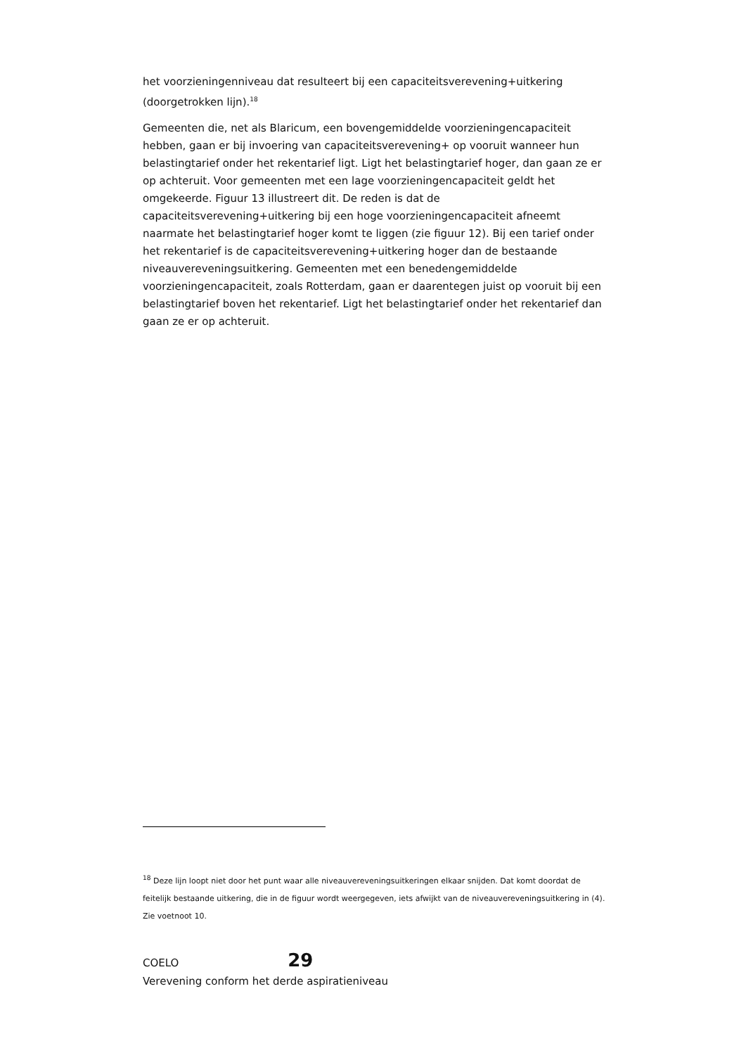het voorzieningenniveau dat resulteert bij een capaciteitsverevening+uitkering (doorgetrokken lijn).<sup>18</sup>
Gemeenten die, net als Blaricum, een bovengemiddelde voorzieningencapaciteit hebben, gaan er bij invoering van capaciteitsverevening+ op vooruit wanneer hun belastingtarief onder het rekentarief ligt. Ligt het belastingtarief hoger, dan gaan ze er op achteruit. Voor gemeenten met een lage voorzieningencapaciteit geldt het omgekeerde. Figuur 13 illustreert dit. De reden is dat de capaciteitsverevening+uitkering bij een hoge voorzieningencapaciteit afneemt naarmate het belastingtarief hoger komt te liggen (zie figuur 12). Bij een tarief onder het rekentarief is de capaciteitsverevening+uitkering hoger dan de bestaande niveauvereveningsuitkering. Gemeenten met een benedengemiddelde voorzieningencapaciteit, zoals Rotterdam, gaan er daarentegen juist op vooruit bij een belastingtarief boven het rekentarief. Ligt het belastingtarief onder het rekentarief dan gaan ze er op achteruit.
<sup>18</sup> Deze lijn loopt niet door het punt waar alle niveauvereveningsuitkeringen elkaar snijden. Dat komt doordat de feitelijk bestaande uitkering, die in de figuur wordt weergegeven, iets afwijkt van de niveauvereveningsuitkering in (4). Zie voetnoot 10.
COELO 29
Verevening conform het derde aspiratieniveau